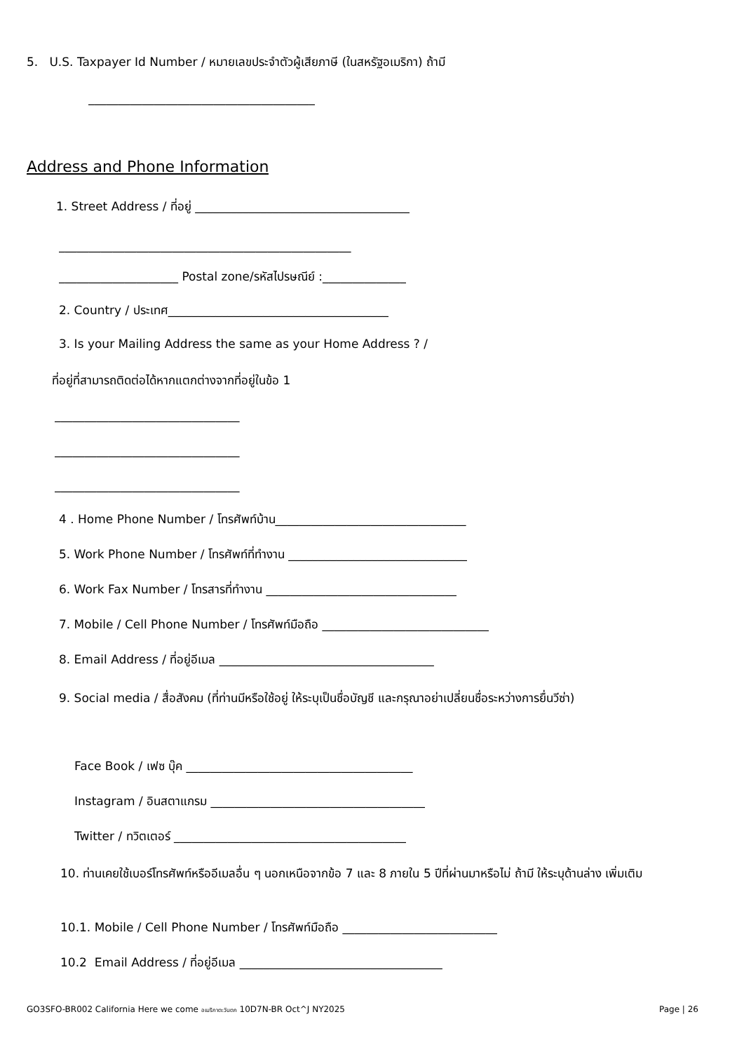5. U.S. Taxpayer Id Number / หมายเลขประจำตัวผู้เสียภาษี (ในสหรัฐอเมริกา) ถ้ามี
______________________________________
Address and Phone Information
1. Street Address / ที่อยู่ ____________________________________
_________________________________________________
____________________ Postal zone/รหัสไปรษณีย์ :______________
2. Country / ประเทศ_____________________________________
3. Is your Mailing Address the same as your Home Address ? /
ที่อยู่ที่สามารถติดต่อได้หากแตกต่างจากที่อยู่ในข้อ 1
_______________________________
_______________________________
_______________________________
4 . Home Phone Number / โทรศัพท์บ้าน________________________________
5. Work Phone Number / โทรศัพท์ที่ทำงาน ______________________________
6. Work Fax Number / โทรสารที่ทำงาน ________________________________
7. Mobile / Cell Phone Number / โทรศัพท์มือถือ ____________________________
8. Email Address / ที่อยู่อีเมล ____________________________________
9. Social media / สื่อสังคม (ที่ท่านมีหรือใช้อยู่ ให้ระบุเป็นชื่อบัญชี และกรุณาอย่าเปลี่ยนชื่อระหว่างการยื่นวีซ่า)
Face Book / เฟซ บุ๊ค ______________________________________
Instagram / อินสตาแกรม ____________________________________
Twitter / ทวิตเตอร์ _______________________________________
10. ท่านเคยใช้เบอร์โทรศัพท์หรืออีเมลอื่น ๆ นอกเหนือจากข้อ 7 และ 8 ภายใน 5 ปีที่ผ่านมาหรือไม่ ถ้ามี ให้ระบุด้านล่าง เพิ่มเติม
10.1. Mobile / Cell Phone Number / โทรศัพท์มือถือ __________________________
10.2 Email Address / ที่อยู่อีเมล __________________________________
GO3SFO-BR002 California Here we come อเมริกาตะวันตก 10D7N-BR Oct^J NY2025 Page | 26